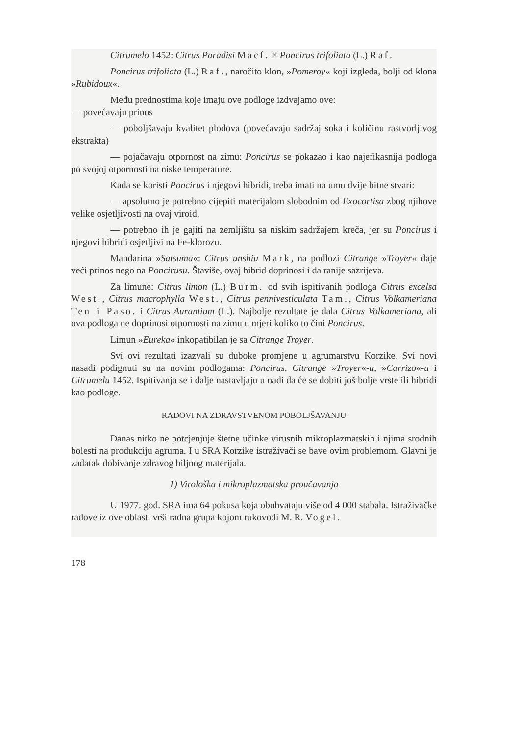Citrumelo 1452: Citrus Paradisi Macf. × Poncirus trifoliata (L.) Raf.
Poncirus trifoliata (L.) Raf., naročito klon, »Pomeroy« koji izgleda, bolji od klona »Rubidoux«.
Među prednostima koje imaju ove podloge izdvajamo ove:
— povećavaju prinos
— poboljšavaju kvalitet plodova (povećavaju sadržaj soka i količinu rastvorljivog ekstrakta)
— pojačavaju otpornost na zimu: Poncirus se pokazao i kao najefikasnija podloga po svojoj otpornosti na niske temperature.
Kada se koristi Poncirus i njegovi hibridi, treba imati na umu dvije bitne stvari:
— apsolutno je potrebno cijepiti materijalom slobodnim od Exocortisa zbog njihove velike osjetljivosti na ovaj viroid,
— potrebno ih je gajiti na zemljištu sa niskim sadržajem kreča, jer su Poncirus i njegovi hibridi osjetljivi na Fe-klorozu.
Mandarina »Satsuma«: Citrus unshiu Mark, na podlozi Citrange »Troyer« daje veći prinos nego na Poncirusu. Štaviše, ovaj hibrid doprinosi i da ranije sazrijeva.
Za limune: Citrus limon (L.) Burm. od svih ispitivanih podloga Citrus excelsa West., Citrus macrophylla West., Citrus pennivesticulata Tam., Citrus Volkameriana Ten i Paso. i Citrus Aurantium (L.). Najbolje rezultate je dala Citrus Volkameriana, ali ova podloga ne doprinosi otpornosti na zimu u mjeri koliko to čini Poncirus.
Limun »Eureka« inkopatibilan je sa Citrange Troyer.
Svi ovi rezultati izazvali su duboke promjene u agrumarstvu Korzike. Svi novi nasadi podignuti su na novim podlogama: Poncirus, Citrange »Troyer«-u, »Carrizo«-u i Citrumelu 1452. Ispitivanja se i dalje nastavljaju u nadi da će se dobiti još bolje vrste ili hibridi kao podloge.
RADOVI NA ZDRAVSTVENOM POBOLJŠAVANJU
Danas nitko ne potcjenjuje štetne učinke virusnih mikroplazmatskih i njima srodnih bolesti na produkciju agruma. I u SRA Korzike istraživači se bave ovim problemom. Glavni je zadatak dobivanje zdravog biljnog materijala.
1) Virološka i mikroplazmatska proučavanja
U 1977. god. SRA ima 64 pokusa koja obuhvataju više od 4 000 stabala. Istraživačke radove iz ove oblasti vrši radna grupa kojom rukovodi M. R. Vogel.
178